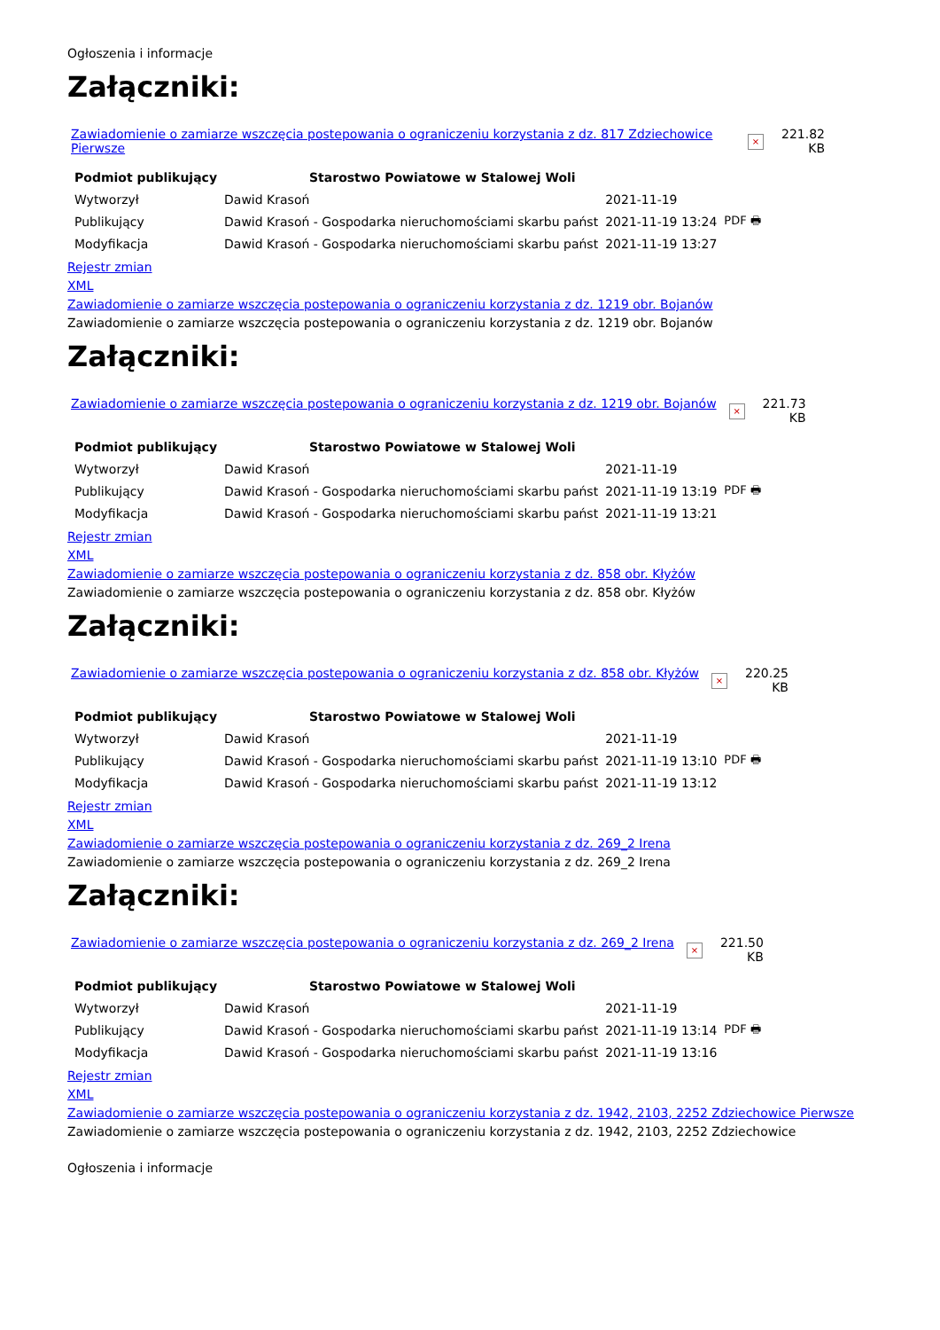Ogłoszenia i informacje
Załączniki:
Zawiadomienie o zamiarze wszczęcia postepowania o ograniczeniu korzystania z dz. 817 Zdziechowice Pierwsze × 221.82 KB
| Podmiot publikujący | Starostwo Powiatowe w Stalowej Woli | | |
| Wytworzył | Dawid Krasoń | 2021-11-19 | PDF 🖶 |
| Publikujący | Dawid Krasoń - Gospodarka nieruchomościami skarbu państ | 2021-11-19 13:24 | |
| Modyfikacja | Dawid Krasoń - Gospodarka nieruchomościami skarbu państ | 2021-11-19 13:27 | |
Rejestr zmian
XML
Zawiadomienie o zamiarze wszczęcia postepowania o ograniczeniu korzystania z dz. 1219 obr. Bojanów
Zawiadomienie o zamiarze wszczęcia postepowania o ograniczeniu korzystania z dz. 1219 obr. Bojanów
Załączniki:
Zawiadomienie o zamiarze wszczęcia postepowania o ograniczeniu korzystania z dz. 1219 obr. Bojanów × 221.73 KB
| Podmiot publikujący | Starostwo Powiatowe w Stalowej Woli | | |
| Wytworzył | Dawid Krasoń | 2021-11-19 | PDF 🖶 |
| Publikujący | Dawid Krasoń - Gospodarka nieruchomościami skarbu państ | 2021-11-19 13:19 | |
| Modyfikacja | Dawid Krasoń - Gospodarka nieruchomościami skarbu państ | 2021-11-19 13:21 | |
Rejestr zmian
XML
Zawiadomienie o zamiarze wszczęcia postepowania o ograniczeniu korzystania z dz. 858 obr. Kłyżów
Zawiadomienie o zamiarze wszczęcia postepowania o ograniczeniu korzystania z dz. 858 obr. Kłyżów
Załączniki:
Zawiadomienie o zamiarze wszczęcia postepowania o ograniczeniu korzystania z dz. 858 obr. Kłyżów × 220.25 KB
| Podmiot publikujący | Starostwo Powiatowe w Stalowej Woli | | |
| Wytworzył | Dawid Krasoń | 2021-11-19 | PDF 🖶 |
| Publikujący | Dawid Krasoń - Gospodarka nieruchomościami skarbu państ | 2021-11-19 13:10 | |
| Modyfikacja | Dawid Krasoń - Gospodarka nieruchomościami skarbu państ | 2021-11-19 13:12 | |
Rejestr zmian
XML
Zawiadomienie o zamiarze wszczęcia postepowania o ograniczeniu korzystania z dz. 269_2 Irena
Zawiadomienie o zamiarze wszczęcia postepowania o ograniczeniu korzystania z dz. 269_2 Irena
Załączniki:
Zawiadomienie o zamiarze wszczęcia postepowania o ograniczeniu korzystania z dz. 269_2 Irena × 221.50 KB
| Podmiot publikujący | Starostwo Powiatowe w Stalowej Woli | | |
| Wytworzył | Dawid Krasoń | 2021-11-19 | PDF 🖶 |
| Publikujący | Dawid Krasoń - Gospodarka nieruchomościami skarbu państ | 2021-11-19 13:14 | |
| Modyfikacja | Dawid Krasoń - Gospodarka nieruchomościami skarbu państ | 2021-11-19 13:16 | |
Rejestr zmian
XML
Zawiadomienie o zamiarze wszczęcia postepowania o ograniczeniu korzystania z dz. 1942, 2103, 2252 Zdziechowice Pierwsze
Zawiadomienie o zamiarze wszczęcia postepowania o ograniczeniu korzystania z dz. 1942, 2103, 2252 Zdziechowice
Ogłoszenia i informacje